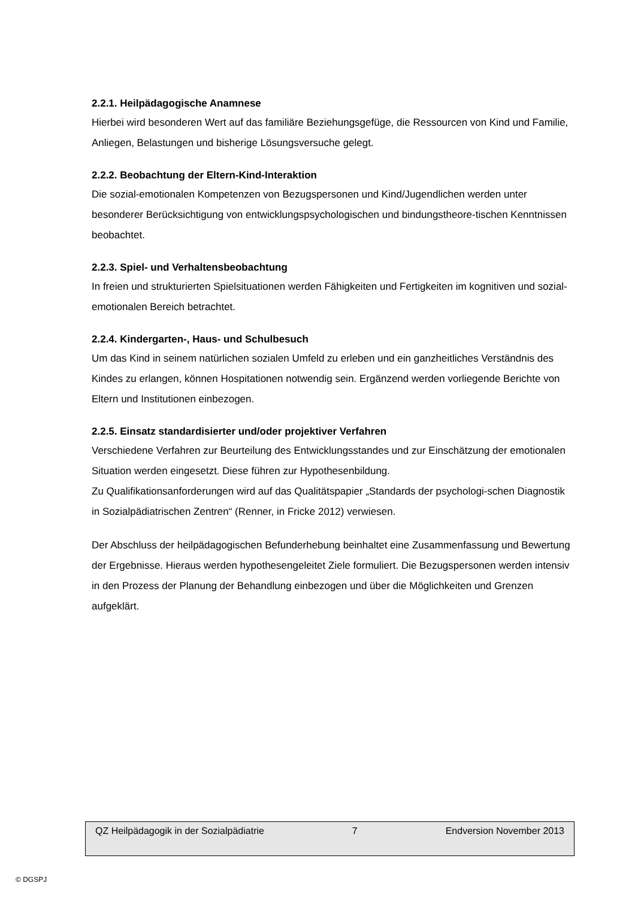2.2.1. Heilpädagogische Anamnese
Hierbei wird besonderen Wert auf das familiäre Beziehungsgefüge, die Ressourcen von Kind und Familie, Anliegen, Belastungen und bisherige Lösungsversuche gelegt.
2.2.2. Beobachtung der Eltern-Kind-Interaktion
Die sozial-emotionalen Kompetenzen von Bezugspersonen und Kind/Jugendlichen werden unter besonderer Berücksichtigung von entwicklungspsychologischen und bindungstheore-tischen Kenntnissen beobachtet.
2.2.3. Spiel- und Verhaltensbeobachtung
In freien und strukturierten Spielsituationen werden Fähigkeiten und Fertigkeiten im kognitiven und sozial-emotionalen Bereich betrachtet.
2.2.4. Kindergarten-, Haus- und Schulbesuch
Um das Kind in seinem natürlichen sozialen Umfeld zu erleben und ein ganzheitliches Verständnis des Kindes zu erlangen, können Hospitationen notwendig sein. Ergänzend werden vorliegende Berichte von Eltern und Institutionen einbezogen.
2.2.5. Einsatz standardisierter und/oder projektiver Verfahren
Verschiedene Verfahren zur Beurteilung des Entwicklungsstandes und zur Einschätzung der emotionalen Situation werden eingesetzt. Diese führen zur Hypothesenbildung.
Zu Qualifikationsanforderungen wird auf das Qualitätspapier „Standards der psychologi-schen Diagnostik in Sozialpädiatrischen Zentren“ (Renner, in Fricke 2012) verwiesen.
Der Abschluss der heilpädagogischen Befunderhebung beinhaltet eine Zusammenfassung und Bewertung der Ergebnisse. Hieraus werden hypothesengeleitet Ziele formuliert. Die Bezugspersonen werden intensiv in den Prozess der Planung der Behandlung einbezogen und über die Möglichkeiten und Grenzen aufgeklärt.
QZ Heilpädagogik in der Sozialpädiatrie 7 Endversion November 2013
© DGSPJ